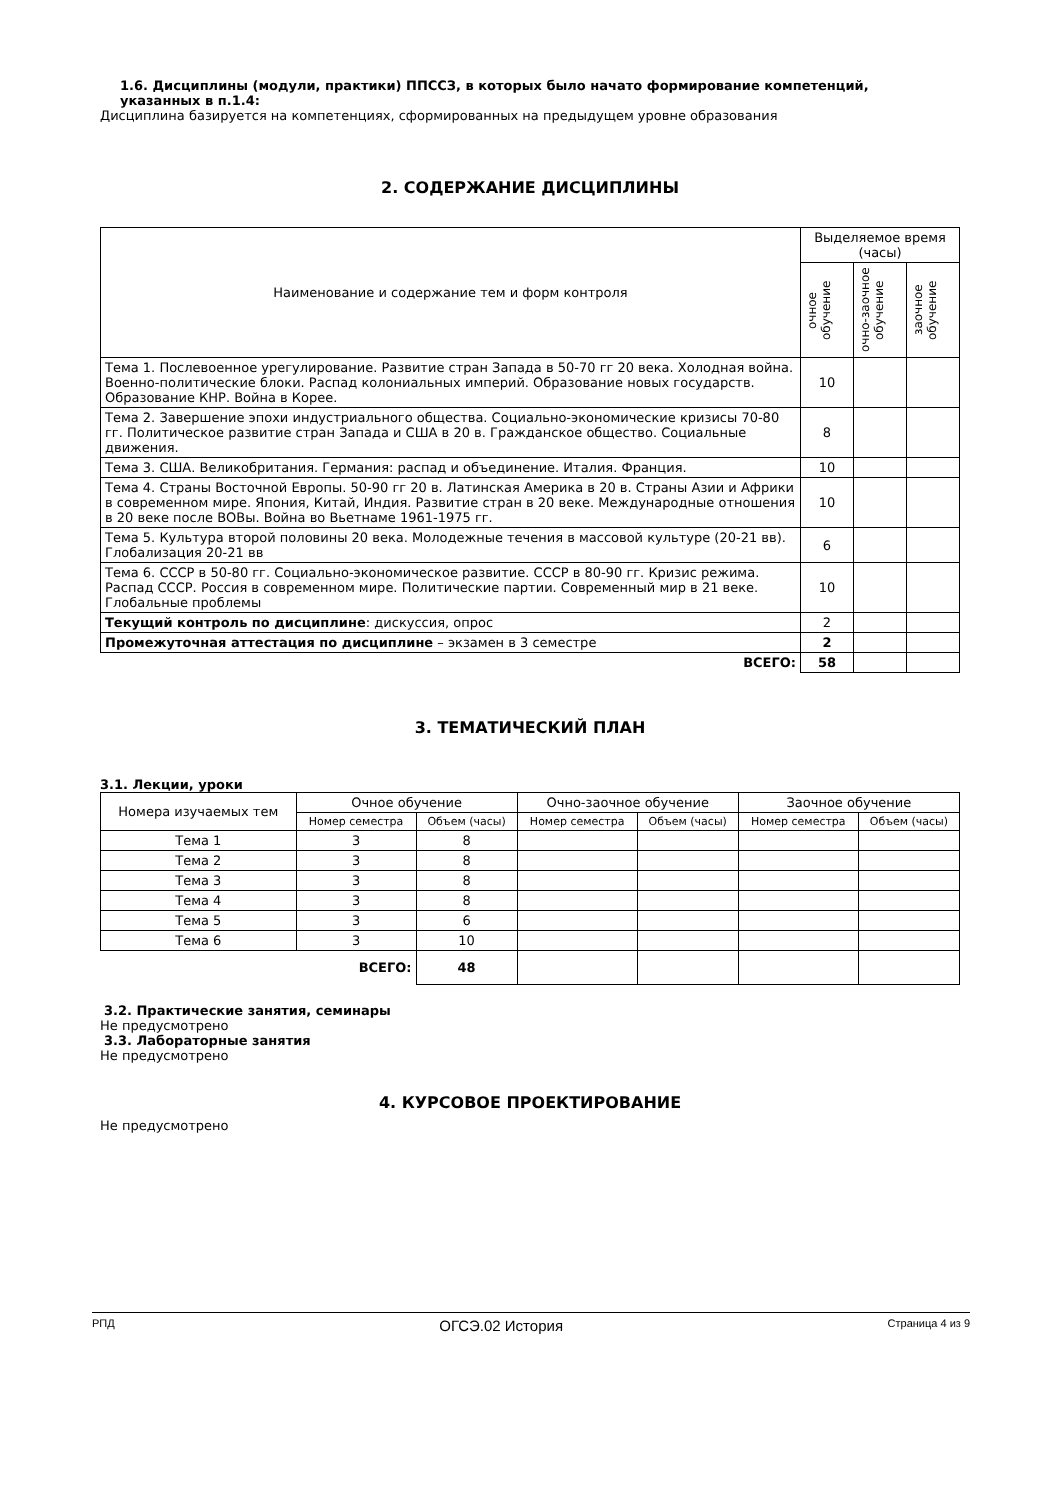1.6. Дисциплины (модули, практики) ППССЗ, в которых было начато формирование компетенций,
указанных в п.1.4:
Дисциплина базируется на компетенциях, сформированных на предыдущем уровне образования
2. СОДЕРЖАНИЕ ДИСЦИПЛИНЫ
| Наименование и содержание тем и форм контроля | Выделяемое время (часы) | | |
| --- | --- | --- | --- |
| | очное обучение | очно-заочное обучение | заочное обучение |
| Тема 1. Послевоенное урегулирование. Развитие стран Запада в 50-70 гг 20 века. Холодная война. Военно-политические блоки. Распад колониальных империй. Образование новых государств. Образование КНР. Война в Корее. | 10 | | |
| Тема 2. Завершение эпохи индустриального общества. Социально-экономические кризисы 70-80 гг. Политическое развитие стран Запада и США в 20 в. Гражданское общество. Социальные движения. | 8 | | |
| Тема 3. США. Великобритания. Германия: распад и объединение. Италия. Франция. | 10 | | |
| Тема 4. Страны Восточной Европы. 50-90 гг 20 в. Латинская Америка в 20 в. Страны Азии и Африки в современном мире. Япония, Китай, Индия. Развитие стран в 20 веке. Международные отношения в 20 веке после ВОВы. Война во Вьетнаме 1961-1975 гг. | 10 | | |
| Тема 5. Культура второй половины 20 века. Молодежные течения в массовой культуре (20-21 вв). Глобализация 20-21 вв | 6 | | |
| Тема 6. СССР в 50-80 гг. Социально-экономическое развитие. СССР в 80-90 гг. Кризис режима. Распад СССР. Россия в современном мире. Политические партии. Современный мир в 21 веке. Глобальные проблемы | 10 | | |
| Текущий контроль по дисциплине : дискуссия, опрос | 2 | | |
| Промежуточная аттестация по дисциплине – экзамен в 3 семестре | 2 | | |
| ВСЕГО: | 58 | | |
3. ТЕМАТИЧЕСКИЙ ПЛАН
3.1. Лекции, уроки
| Номера изучаемых тем | Очное обучение | | Очно-заочное обучение | | Заочное обучение | |
| --- | --- | --- | --- | --- | --- | --- |
| | Номер семестра | Объем (часы) | Номер семестра | Объем (часы) | Номер семестра | Объем (часы) |
| Тема 1 | 3 | 8 | | | | |
| Тема 2 | 3 | 8 | | | | |
| Тема 3 | 3 | 8 | | | | |
| Тема 4 | 3 | 8 | | | | |
| Тема 5 | 3 | 6 | | | | |
| Тема 6 | 3 | 10 | | | | |
| ВСЕГО: | | 48 | | | | |
3.2. Практические занятия, семинары
Не предусмотрено
3.3. Лабораторные занятия
Не предусмотрено
4. КУРСОВОЕ ПРОЕКТИРОВАНИЕ
Не предусмотрено
РПД ОГСЭ.02 История Страница 4 из 9